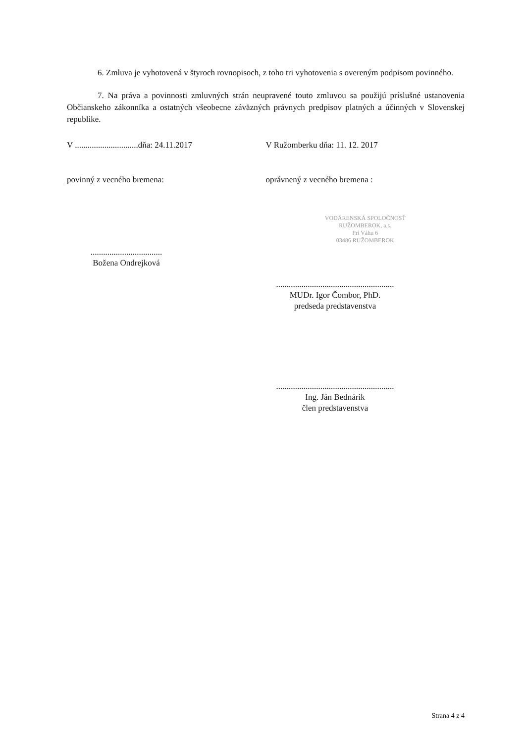6. Zmluva je vyhotovená v štyroch rovnopisoch, z toho tri vyhotovenia s overeným podpisom povinného.
7. Na práva a povinnosti zmluvných strán neupravené touto zmluvou sa použijú príslušné ustanovenia Občianskeho zákonníka a ostatných všeobecne záväzných právnych predpisov platných a účinných v Slovenskej republike.
V ..............................dňa: 24.11.2017
V Ružomberku dňa: 11. 12. 2017
povinný z vecného bremena: oprávnený z vecného bremena :
..................................
Božena Ondrejková
VODÁRENSKÁ SPOLOČNOSŤ
RUŽOMBEROK, a.s.
Pri Váhu 6
03486 RUŽOMBEROK
........................................................
MUDr. Igor Čombor, PhD.
predseda predstavenstva
........................................................
Ing. Ján Bednárik
člen predstavenstva
Strana 4 z 4